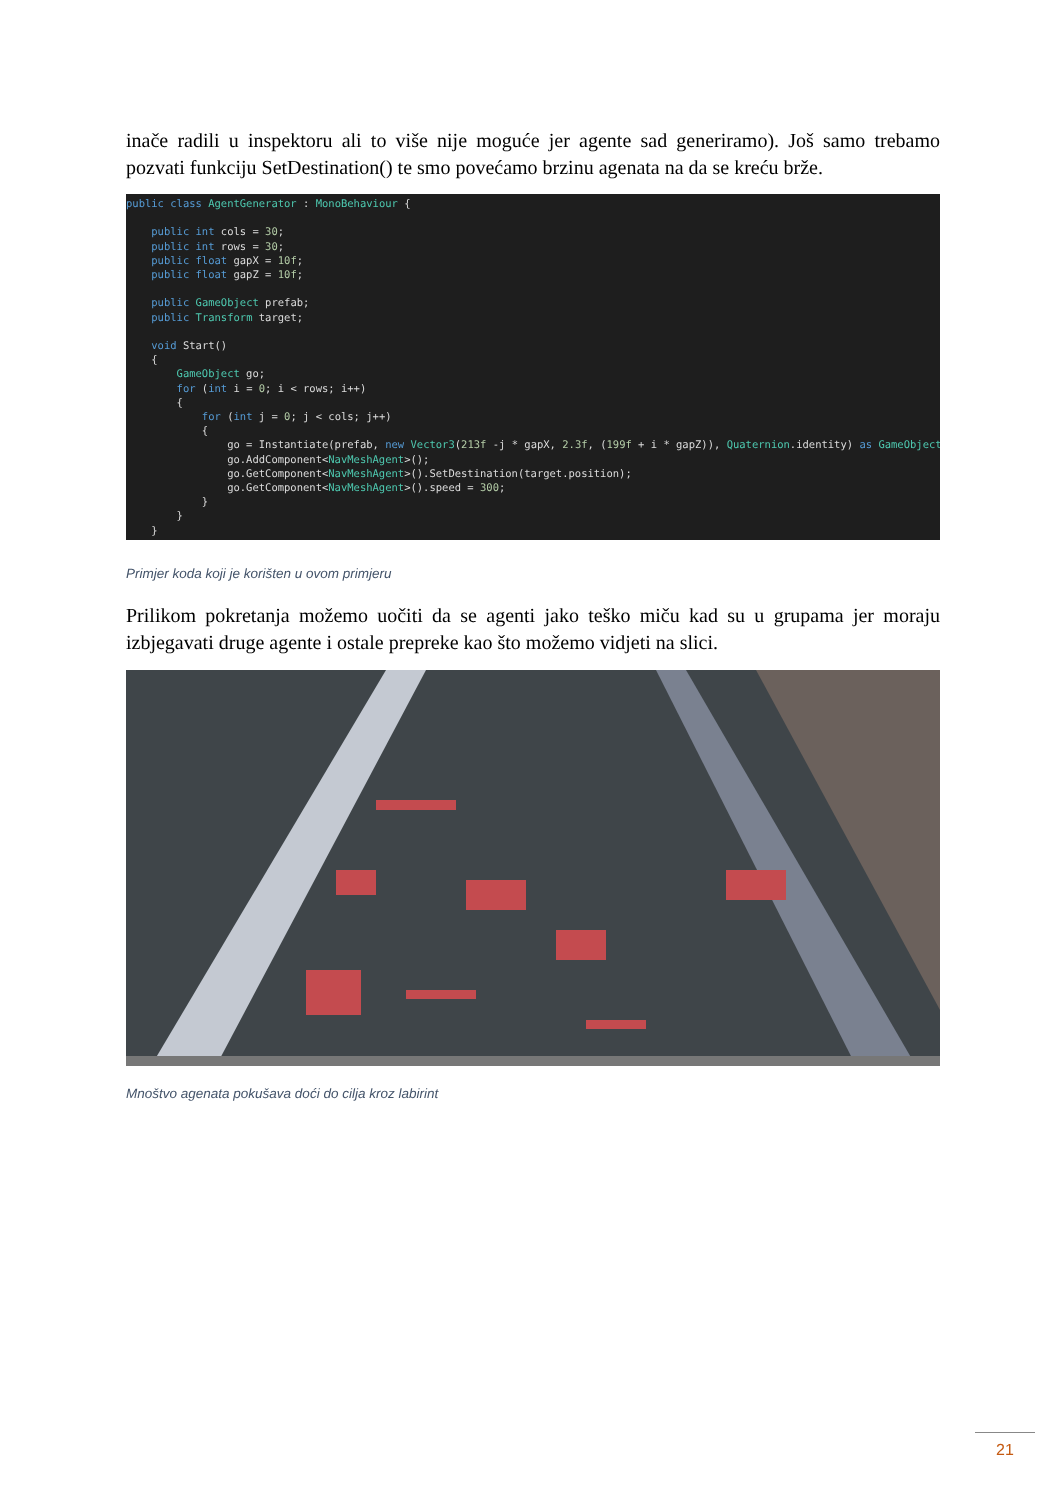inače radili u inspektoru ali to više nije moguće jer agente sad generiramo). Još samo trebamo pozvati funkciju SetDestination() te smo povećamo brzinu agenata na da se kreću brže.
public class AgentGenerator : MonoBehaviour {

    public int cols = 30;
    public int rows = 30;
    public float gapX = 10f;
    public float gapZ = 10f;

    public GameObject prefab;
    public Transform target;

    void Start()
    {
        GameObject go;
        for (int i = 0; i < rows; i++)
        {
            for (int j = 0; j < cols; j++)
            {
                go = Instantiate(prefab, new Vector3(213f -j * gapX, 2.3f, (199f + i * gapZ)), Quaternion.identity) as GameObject;
                go.AddComponent<NavMeshAgent>();
                go.GetComponent<NavMeshAgent>().SetDestination(target.position);
                go.GetComponent<NavMeshAgent>().speed = 300;
            }
        }
    }
}
Primjer koda koji je korišten u ovom primjeru
Prilikom pokretanja možemo uočiti da se agenti jako teško miču kad su u grupama jer moraju izbjegavati druge agente i ostale prepreke kao što možemo vidjeti na slici.
Mnoštvo agenata pokušava doći do cilja kroz labirint
21